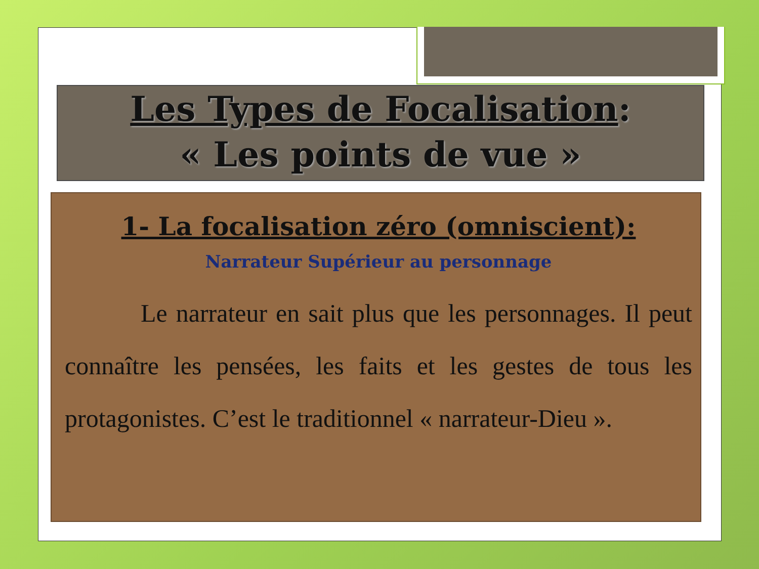Les Types de Focalisation:
« Les points de vue »
1- La focalisation zéro (omniscient):
Narrateur Supérieur au personnage
Le narrateur en sait plus que les personnages. Il peut connaître les pensées, les faits et les gestes de tous les protagonistes. C’est le traditionnel « narrateur-Dieu ».